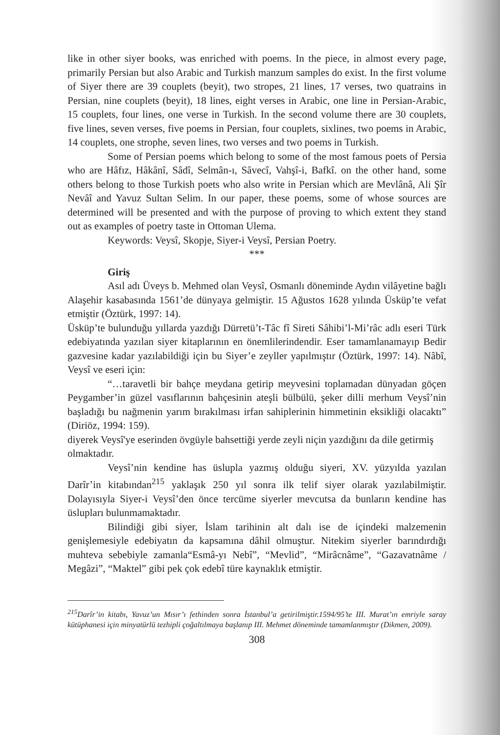like in other siyer books, was enriched with poems. In the piece, in almost every page, primarily Persian but also Arabic and Turkish manzum samples do exist. In the first volume of Siyer there are 39 couplets (beyit), two stropes, 21 lines, 17 verses, two quatrains in Persian, nine couplets (beyit), 18 lines, eight verses in Arabic, one line in Persian-Arabic, 15 couplets, four lines, one verse in Turkish. In the second volume there are 30 couplets, five lines, seven verses, five poems in Persian, four couplets, sixlines, two poems in Arabic, 14 couplets, one strophe, seven lines, two verses and two poems in Turkish.
Some of Persian poems which belong to some of the most famous poets of Persia who are Hâfız, Hâkânî, Sâdî, Selmân-ı, Sâvecî, Vahşî-i, Bafkî. on the other hand, some others belong to those Turkish poets who also write in Persian which are Mevlânâ, Ali Şîr Nevâî and Yavuz Sultan Selim. In our paper, these poems, some of whose sources are determined will be presented and with the purpose of proving to which extent they stand out as examples of poetry taste in Ottoman Ulema.
Keywords: Veysî, Skopje, Siyer-i Veysî, Persian Poetry.
***
Giriş
Asıl adı Üveys b. Mehmed olan Veysî, Osmanlı döneminde Aydın vilâyetine bağlı Alaşehir kasabasında 1561’de dünyaya gelmiştir. 15 Ağustos 1628 yılında Üsküp’te vefat etmiştir (Öztürk, 1997: 14).
Üsküp’te bulunduğu yıllarda yazdığı Dürretü’t-Tâc fî Sireti Sâhibi’l-Mi’râc adlı eseri Türk edebiyatında yazılan siyer kitaplarının en önemlilerindendir. Eser tamamlanamayıp Bedir gazvesine kadar yazılabildiği için bu Siyer’e zeyller yapılmıştır (Öztürk, 1997: 14). Nâbî, Veysî ve eseri için:
“…taravetli bir bahçe meydana getirip meyvesini toplamadan dünyadan göçen Peygamber’in güzel vasıflarının bahçesinin ateşli bülbülü, şeker dilli merhum Veysî’nin başladığı bu nağmenin yarım bırakılması irfan sahiplerinin himmetinin eksikliği olacaktı” (Diriöz, 1994: 159).
diyerek Veysî'ye eserinden övgüyle bahsettiği yerde zeyli niçin yazdığını da dile getirmiş
olmaktadır.
Veysî’nin kendine has üslupla yazmış olduğu siyeri, XV. yüzyılda yazılan Darîr’in kitabından<sup>215</sup> yaklaşık 250 yıl sonra ilk telif siyer olarak yazılabilmiştir. Dolayısıyla Siyer-i Veysî’den önce tercüme siyerler mevcutsa da bunların kendine has üslupları bulunmamaktadır.
Bilindiği gibi siyer, İslam tarihinin alt dalı ise de içindeki malzemenin genişlemesiyle edebiyatın da kapsamına dâhil olmuştur. Nitekim siyerler barındırdığı muhteva sebebiyle zamanla“Esmâ-yı Nebî”, “Mevlid”, “Mirâcnâme”, “Gazavatnâme / Megâzi”, “Maktel” gibi pek çok edebî türe kaynaklık etmiştir.
<sup>215</sup> Darîr’in kitabı, Yavuz’un Mısır’ı fethinden sonra İstanbul’a getirilmiştir.1594/95’te III. Murat’ın emriyle saray kütüphanesi için minyatürlü tezhipli çoğaltılmaya başlanıp III. Mehmet döneminde tamamlanmıştır (Dikmen, 2009).
308